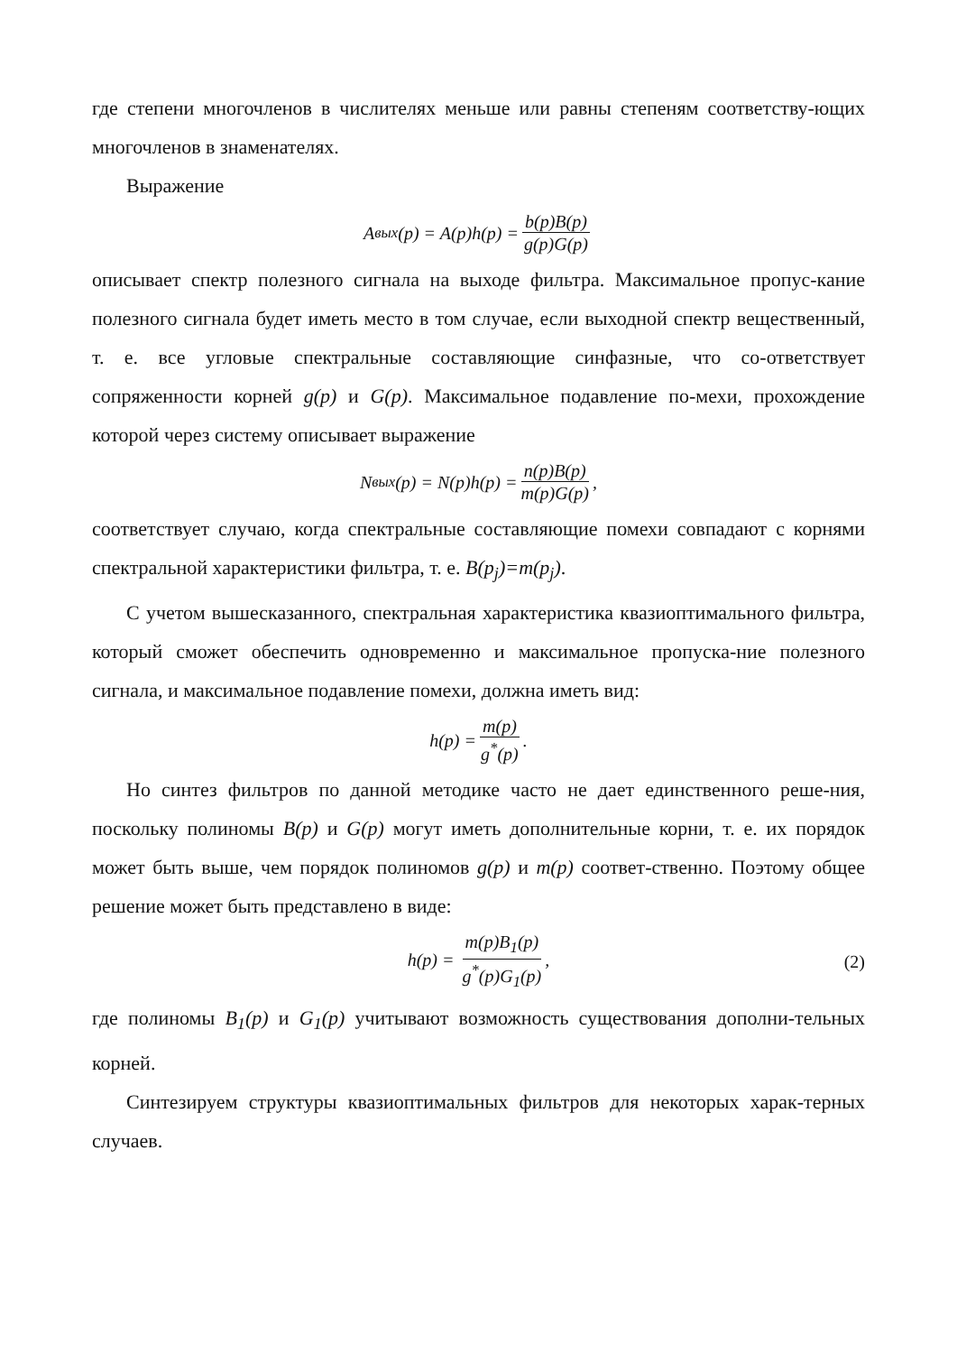где степени многочленов в числителях меньше или равны степеням соответству-ющих многочленов в знаменателях.
Выражение
A<sub>вых</sub>(p) = A(p)h(p) = b(p)B(p) g(p)G(p)
описывает спектр полезного сигнала на выходе фильтра. Максимальное пропус-кание полезного сигнала будет иметь место в том случае, если выходной спектр вещественный, т. е. все угловые спектральные составляющие синфазные, что со-ответствует сопряженности корней g(p) и G(p). Максимальное подавление по-мехи, прохождение которой через систему описывает выражение
N<sub>вых</sub>(p) = N(p)h(p) = n(p)B(p) m(p)G(p),
соответствует случаю, когда спектральные составляющие помехи совпадают с корнями спектральной характеристики фильтра, т. е. B(p<sub>j</sub>)=m(p<sub>j</sub>).
С учетом вышесказанного, спектральная характеристика квазиоптимального фильтра, который сможет обеспечить одновременно и максимальное пропуска-ние полезного сигнала, и максимальное подавление помехи, должна иметь вид:
h(p) = m(p) g<sup>*</sup>(p).
Но синтез фильтров по данной методике часто не дает единственного реше-ния, поскольку полиномы B(p) и G(p) могут иметь дополнительные корни, т. е. их порядок может быть выше, чем порядок полиномов g(p) и m(p) соответ-ственно. Поэтому общее решение может быть представлено в виде:
h(p) = m(p)B<sub>1</sub>(p) g<sup>*</sup>(p)G<sub>1</sub>(p), (2)
где полиномы B<sub>1</sub>(p) и G<sub>1</sub>(p) учитывают возможность существования дополни-тельных корней.
Синтезируем структуры квазиоптимальных фильтров для некоторых харак-терных случаев.